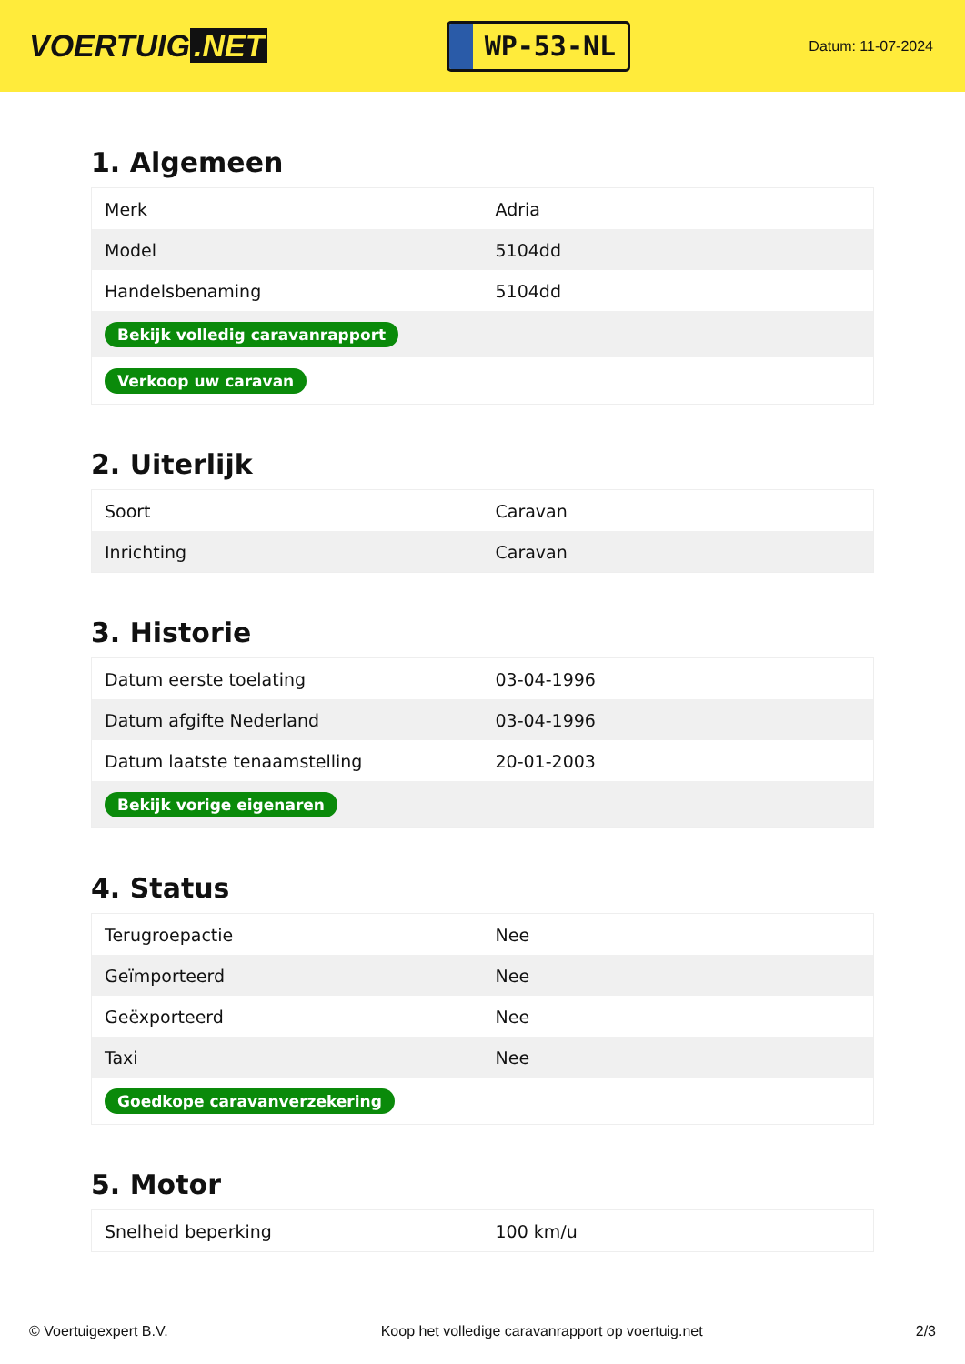VOERTUIG.NET
WP-53-NL
Datum: 11-07-2024
1. Algemeen
| Merk | Adria |
| Model | 5104dd |
| Handelsbenaming | 5104dd |
| Bekijk volledig caravanrapport | |
| Verkoop uw caravan | |
2. Uiterlijk
| Soort | Caravan |
| Inrichting | Caravan |
3. Historie
| Datum eerste toelating | 03-04-1996 |
| Datum afgifte Nederland | 03-04-1996 |
| Datum laatste tenaamstelling | 20-01-2003 |
| Bekijk vorige eigenaren | |
4. Status
| Terugroepactie | Nee |
| Geïmporteerd | Nee |
| Geëxporteerd | Nee |
| Taxi | Nee |
| Goedkope caravanverzekering | |
5. Motor
| Snelheid beperking | 100 km/u |
© Voertuigexpert B.V. Koop het volledige caravanrapport op voertuig.net 2/3